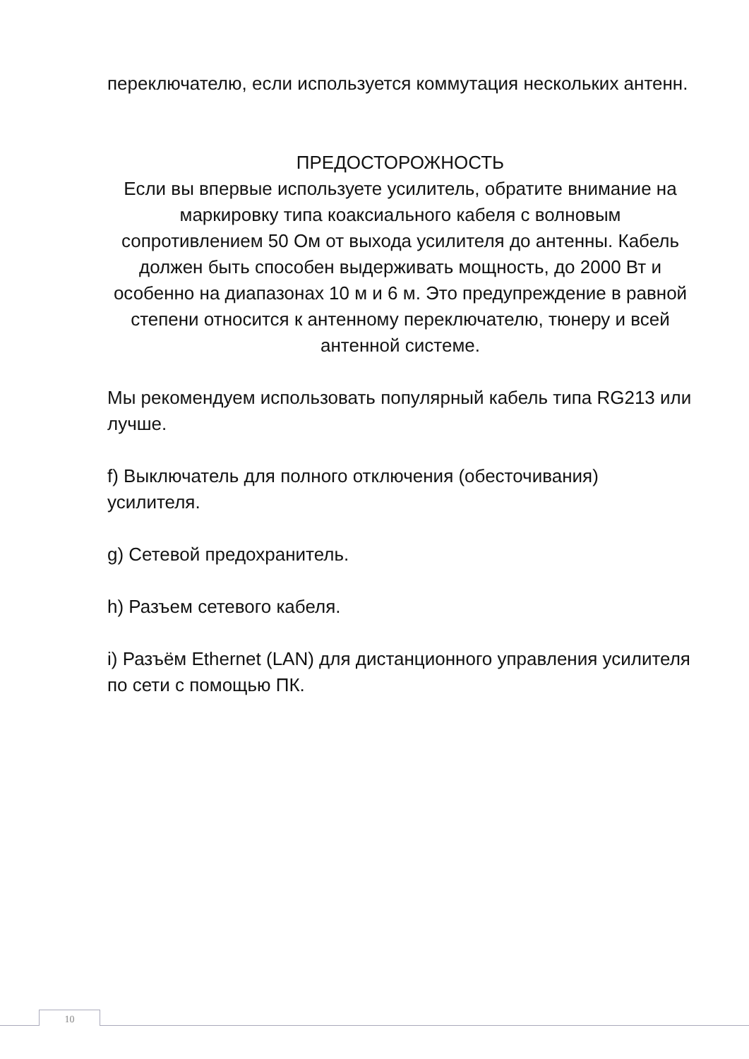переключателю, если используется коммутация нескольких антенн.
ПРЕДОСТОРОЖНОСТЬ
Если вы впервые используете усилитель, обратите внимание на маркировку типа коаксиального кабеля с волновым сопротивлением 50 Ом от выхода усилителя до антенны. Кабель должен быть способен выдерживать мощность, до 2000 Вт и особенно на диапазонах 10 м и 6 м. Это предупреждение в равной степени относится к антенному переключателю, тюнеру и всей антенной системе.
Мы рекомендуем использовать популярный кабель типа RG213 или лучше.
f) Выключатель для полного отключения (обесточивания) усилителя.
g) Сетевой предохранитель.
h) Разъем сетевого кабеля.
i) Разъём Ethernet (LAN) для дистанционного управления усилителя по сети с помощью ПК.
10